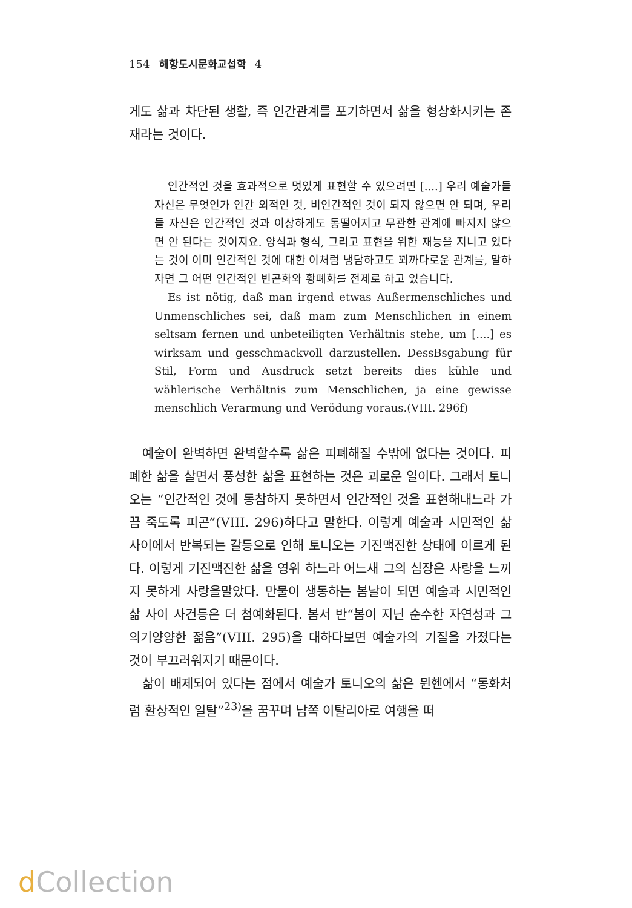154 해항도시문화교섭학 4
게도 삶과 차단된 생활, 즉 인간관계를 포기하면서 삶을 형상화시키는 존재라는 것이다.
인간적인 것을 효과적으로 멋있게 표현할 수 있으려면 [....] 우리 예술가들 자신은 무엇인가 인간 외적인 것, 비인간적인 것이 되지 않으면 안 되며, 우리들 자신은 인간적인 것과 이상하게도 동떨어지고 무관한 관계에 빠지지 않으면 안 된다는 것이지요. 양식과 형식, 그리고 표현을 위한 재능을 지니고 있다는 것이 이미 인간적인 것에 대한 이처럼 냉담하고도 꾀까다로운 관계를, 말하자면 그 어떤 인간적인 빈곤화와 황폐화를 전제로 하고 있습니다.
Es ist nötig, daß man irgend etwas Außermenschliches und Unmenschliches sei, daß mam zum Menschlichen in einem seltsam fernen und unbeteiligten Verhältnis stehe, um [....] es wirksam und gesschmackvoll darzustellen. DessBsgabung für Stil, Form und Ausdruck setzt bereits dies kühle und wählerische Verhältnis zum Menschlichen, ja eine gewisse menschlich Verarmung und Verödung voraus.(VIII. 296f)
예술이 완벽하면 완벽할수록 삶은 피폐해질 수밖에 없다는 것이다. 피폐한 삶을 살면서 풍성한 삶을 표현하는 것은 괴로운 일이다. 그래서 토니오는 “인간적인 것에 동참하지 못하면서 인간적인 것을 표현해내느라 가끔 죽도록 피곤”(VIII. 296)하다고 말한다. 이렇게 예술과 시민적인 삶 사이에서 반복되는 갈등으로 인해 토니오는 기진맥진한 상태에 이르게 된다. 이렇게 기진맥진한 삶을 영위 하느라 어느새 그의 심장은 사랑을 느끼지 못하게 사랑을말았다. 만물이 생동하는 봄날이 되면 예술과 시민적인 삶 사이 사건등은 더 첨예화된다. 봄서 반“봄이 지닌 순수한 자연성과 그 의기양양한 젊음”(VIII. 295)을 대하다보면 예술가의 기질을 가졌다는 것이 부끄러워지기 때문이다.
삶이 배제되어 있다는 점에서 예술가 토니오의 삶은 뮌헨에서 “동화처럼 환상적인 일탈”<sup>23)</sup>을 꿈꾸며 남쪽 이탈리아로 여행을 떠
d Collection